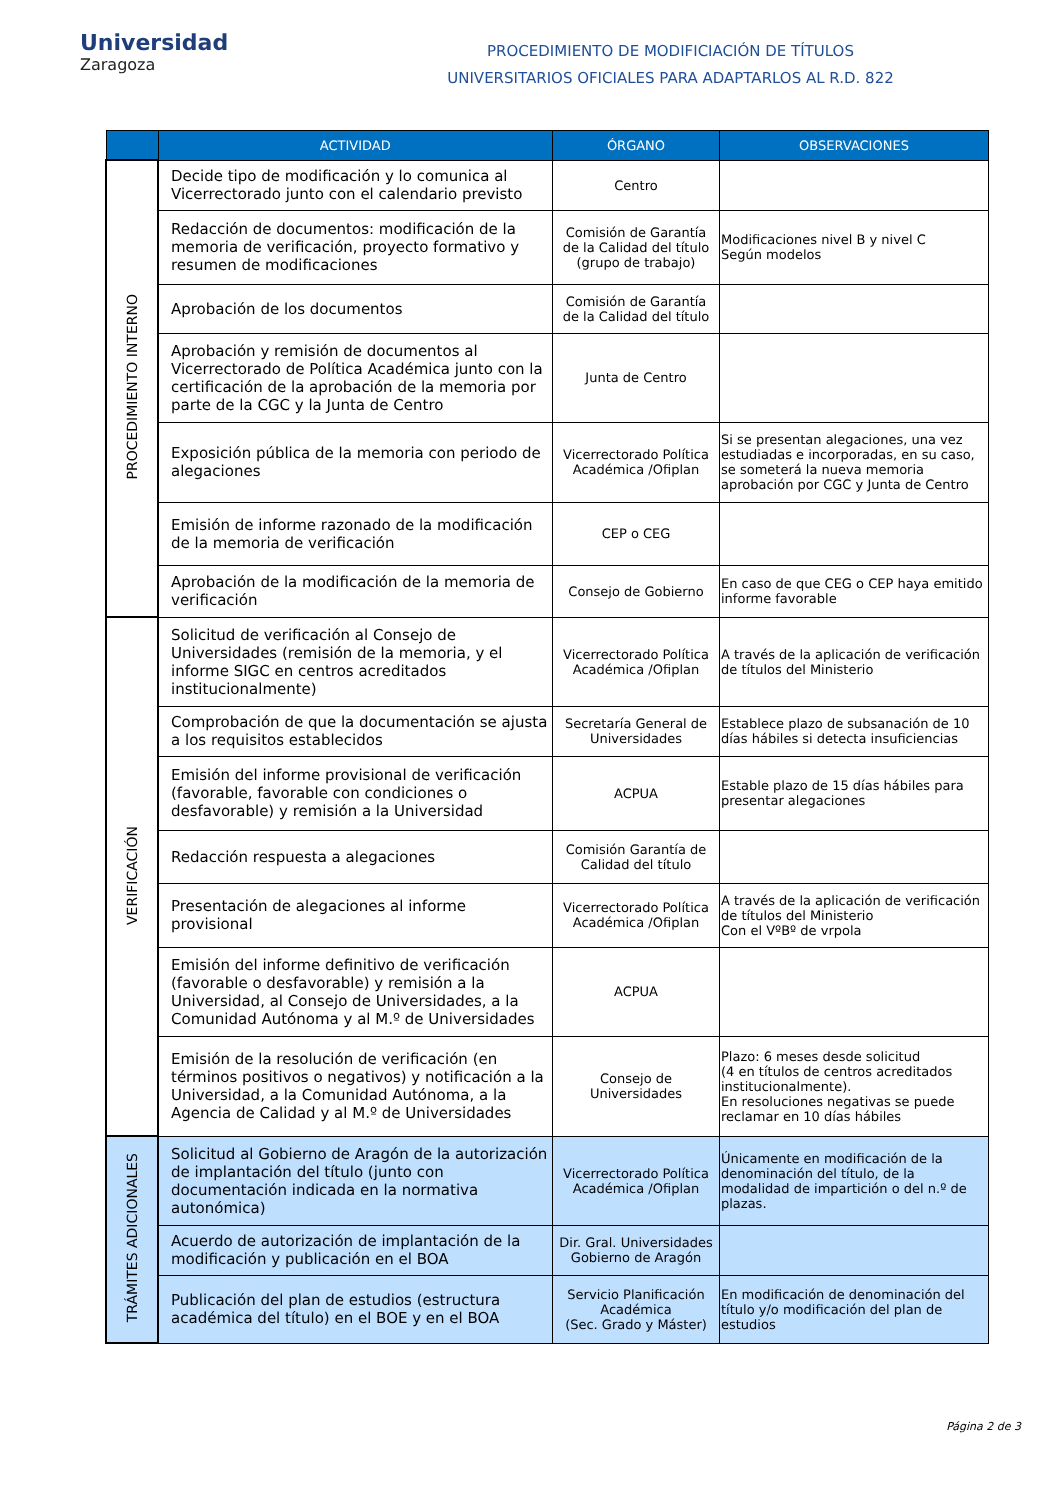Universidad
Zaragoza
PROCEDIMIENTO DE MODIFICIACIÓN DE TÍTULOS
UNIVERSITARIOS OFICIALES PARA ADAPTARLOS AL R.D. 822
| | ACTIVIDAD | ÓRGANO | OBSERVACIONES |
| --- | --- | --- | --- |
| PROCEDIMIENTO INTERNO | Decide tipo de modificación y lo comunica al Vicerrectorado junto con el calendario previsto | Centro | |
| | Redacción de documentos: modificación de la memoria de verificación, proyecto formativo y resumen de modificaciones | Comisión de Garantía de la Calidad del título (grupo de trabajo) | Modificaciones nivel B y nivel C Según modelos |
| | Aprobación de los documentos | Comisión de Garantía de la Calidad del título | |
| | Aprobación y remisión de documentos al Vicerrectorado de Política Académica junto con la certificación de la aprobación de la memoria por parte de la CGC y la Junta de Centro | Junta de Centro | |
| | Exposición pública de la memoria con periodo de alegaciones | Vicerrectorado Política Académica /Ofiplan | Si se presentan alegaciones, una vez estudiadas e incorporadas, en su caso, se someterá la nueva memoria aprobación por CGC y Junta de Centro |
| | Emisión de informe razonado de la modificación de la memoria de verificación | CEP o CEG | |
| | Aprobación de la modificación de la memoria de verificación | Consejo de Gobierno | En caso de que CEG o CEP haya emitido informe favorable |
| VERIFICACIÓN | Solicitud de verificación al Consejo de Universidades (remisión de la memoria, y el informe SIGC en centros acreditados institucionalmente) | Vicerrectorado Política Académica /Ofiplan | A través de la aplicación de verificación de títulos del Ministerio |
| | Comprobación de que la documentación se ajusta a los requisitos establecidos | Secretaría General de Universidades | Establece plazo de subsanación de 10 días hábiles si detecta insuficiencias |
| | Emisión del informe provisional de verificación (favorable, favorable con condiciones o desfavorable) y remisión a la Universidad | ACPUA | Estable plazo de 15 días hábiles para presentar alegaciones |
| | Redacción respuesta a alegaciones | Comisión Garantía de Calidad del título | |
| | Presentación de alegaciones al informe provisional | Vicerrectorado Política Académica /Ofiplan | A través de la aplicación de verificación de títulos del Ministerio Con el VºBº de vrpola |
| | Emisión del informe definitivo de verificación (favorable o desfavorable) y remisión a la Universidad, al Consejo de Universidades, a la Comunidad Autónoma y al M.º de Universidades | ACPUA | |
| | Emisión de la resolución de verificación (en términos positivos o negativos) y notificación a la Universidad, a la Comunidad Autónoma, a la Agencia de Calidad y al M.º de Universidades | Consejo de Universidades | Plazo: 6 meses desde solicitud (4 en títulos de centros acreditados institucionalmente). En resoluciones negativas se puede reclamar en 10 días hábiles |
| TRÁMITES ADICIONALES | Solicitud al Gobierno de Aragón de la autorización de implantación del título (junto con documentación indicada en la normativa autonómica) | Vicerrectorado Política Académica /Ofiplan | Únicamente en modificación de la denominación del título, de la modalidad de impartición o del n.º de plazas. |
| | Acuerdo de autorización de implantación de la modificación y publicación en el BOA | Dir. Gral. Universidades Gobierno de Aragón | |
| | Publicación del plan de estudios (estructura académica del título) en el BOE y en el BOA | Servicio Planificación Académica (Sec. Grado y Máster) | En modificación de denominación del título y/o modificación del plan de estudios |
Página 2 de 3